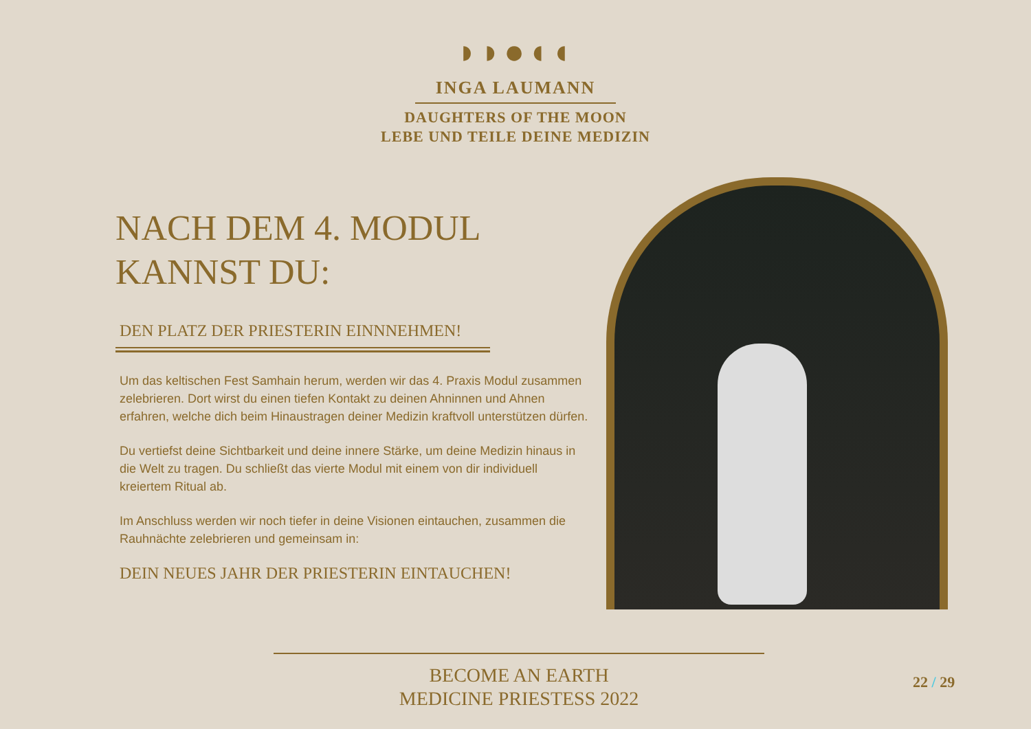◗◗●◖◖
INGA LAUMANN
DAUGHTERS OF THE MOON
LEBE UND TEILE DEINE MEDIZIN
NACH DEM 4. MODUL
KANNST DU:
DEN PLATZ DER PRIESTERIN EINNNEHMEN!
Um das keltischen Fest Samhain herum, werden wir das 4. Praxis Modul zusammen zelebrieren. Dort wirst du einen tiefen Kontakt zu deinen Ahninnen und Ahnen erfahren, welche dich beim Hinaustragen deiner Medizin kraftvoll unterstützen dürfen.
Du vertiefst deine Sichtbarkeit und deine innere Stärke, um deine Medizin hinaus in die Welt zu tragen. Du schließt das vierte Modul mit einem von dir individuell kreiertem Ritual ab.
Im Anschluss werden wir noch tiefer in deine Visionen eintauchen, zusammen die Rauhnächte zelebrieren und gemeinsam in:
DEIN NEUES JAHR DER PRIESTERIN EINTAUCHEN!
BECOME AN EARTH
MEDICINE PRIESTESS 2022
22 / 29